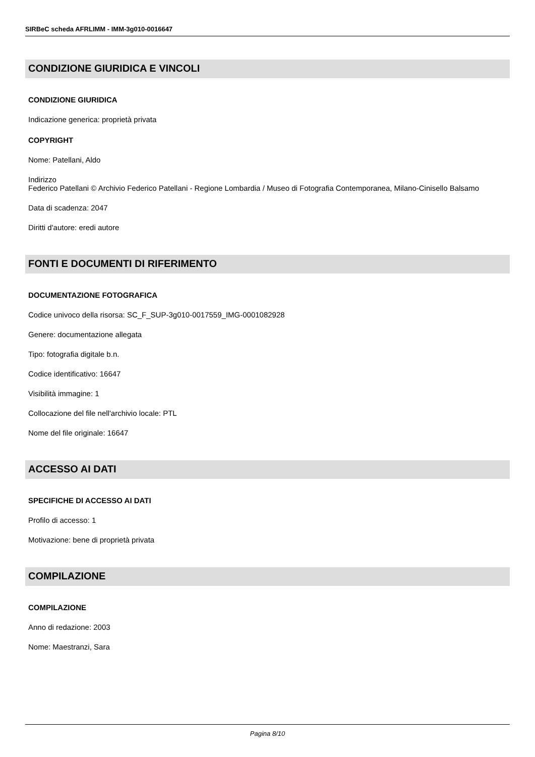SIRBeC scheda AFRLIMM - IMM-3g010-0016647
CONDIZIONE GIURIDICA E VINCOLI
CONDIZIONE GIURIDICA
Indicazione generica: proprietà privata
COPYRIGHT
Nome: Patellani, Aldo
Indirizzo
Federico Patellani © Archivio Federico Patellani - Regione Lombardia / Museo di Fotografia Contemporanea, Milano-Cinisello Balsamo
Data di scadenza: 2047
Diritti d'autore: eredi autore
FONTI E DOCUMENTI DI RIFERIMENTO
DOCUMENTAZIONE FOTOGRAFICA
Codice univoco della risorsa: SC_F_SUP-3g010-0017559_IMG-0001082928
Genere: documentazione allegata
Tipo: fotografia digitale b.n.
Codice identificativo: 16647
Visibilità immagine: 1
Collocazione del file nell'archivio locale: PTL
Nome del file originale: 16647
ACCESSO AI DATI
SPECIFICHE DI ACCESSO AI DATI
Profilo di accesso: 1
Motivazione: bene di proprietà privata
COMPILAZIONE
COMPILAZIONE
Anno di redazione: 2003
Nome: Maestranzi, Sara
Pagina 8/10